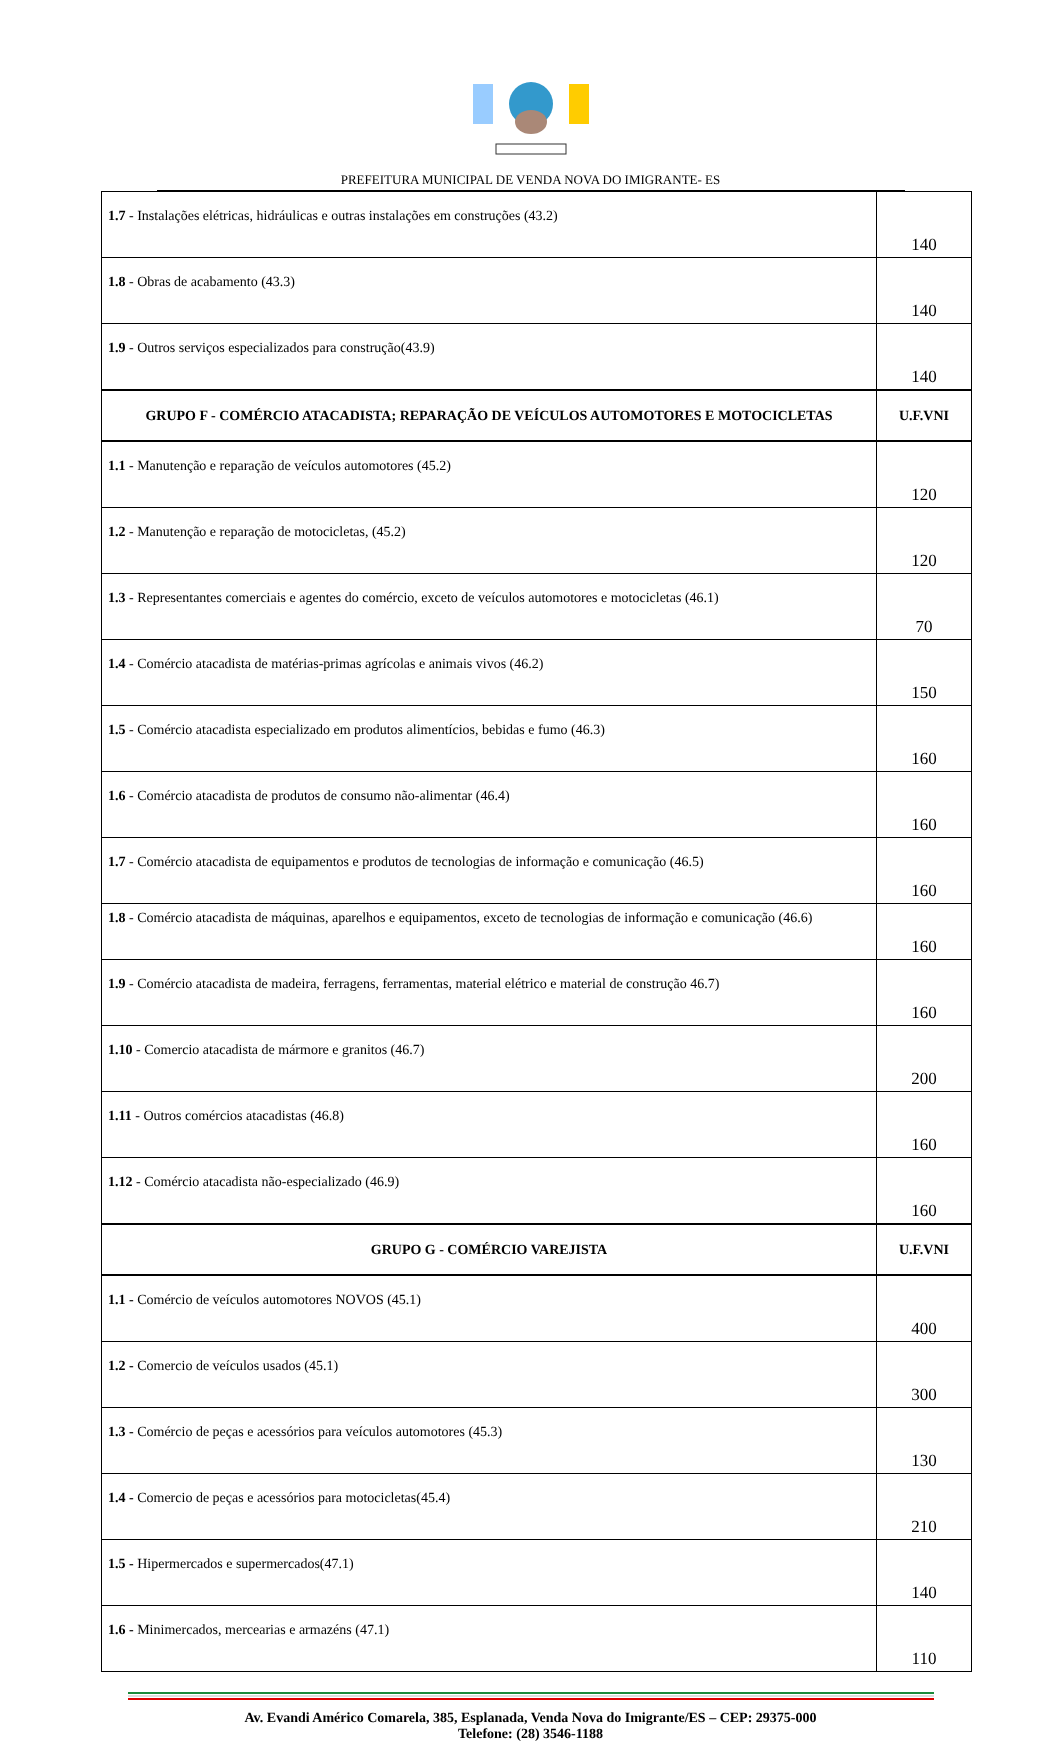PREFEITURA MUNICIPAL DE VENDA NOVA DO IMIGRANTE- ES
| 1.7 - Instalações elétricas, hidráulicas e outras instalações em construções (43.2) | 140 |
| 1.8 - Obras de acabamento (43.3) | 140 |
| 1.9 - Outros serviços especializados para construção(43.9) | 140 |
| GRUPO F - COMÉRCIO ATACADISTA; REPARAÇÃO DE VEÍCULOS AUTOMOTORES E MOTOCICLETAS | U.F.VNI |
| 1.1 - Manutenção e reparação de veículos automotores (45.2) | 120 |
| 1.2 - Manutenção e reparação de motocicletas, (45.2) | 120 |
| 1.3 - Representantes comerciais e agentes do comércio, exceto de veículos automotores e motocicletas (46.1) | 70 |
| 1.4 - Comércio atacadista de matérias-primas agrícolas e animais vivos (46.2) | 150 |
| 1.5 - Comércio atacadista especializado em produtos alimentícios, bebidas e fumo (46.3) | 160 |
| 1.6 - Comércio atacadista de produtos de consumo não-alimentar (46.4) | 160 |
| 1.7 - Comércio atacadista de equipamentos e produtos de tecnologias de informação e comunicação (46.5) | 160 |
| 1.8 - Comércio atacadista de máquinas, aparelhos e equipamentos, exceto de tecnologias de informação e comunicação (46.6) | 160 |
| 1.9 - Comércio atacadista de madeira, ferragens, ferramentas, material elétrico e material de construção 46.7) | 160 |
| 1.10 - Comercio atacadista de mármore e granitos (46.7) | 200 |
| 1.11 - Outros comércios atacadistas (46.8) | 160 |
| 1.12 - Comércio atacadista não-especializado (46.9) | 160 |
| GRUPO G - COMÉRCIO VAREJISTA | U.F.VNI |
| 1.1 - Comércio de veículos automotores NOVOS (45.1) | 400 |
| 1.2 - Comercio de veículos usados (45.1) | 300 |
| 1.3 - Comércio de peças e acessórios para veículos automotores (45.3) | 130 |
| 1.4 - Comercio de peças e acessórios para motocicletas(45.4) | 210 |
| 1.5 - Hipermercados e supermercados(47.1) | 140 |
| 1.6 - Minimercados, mercearias e armazéns (47.1) | 110 |
Av. Evandi Américo Comarela, 385, Esplanada, Venda Nova do Imigrante/ES – CEP: 29375-000
Telefone: (28) 3546-1188